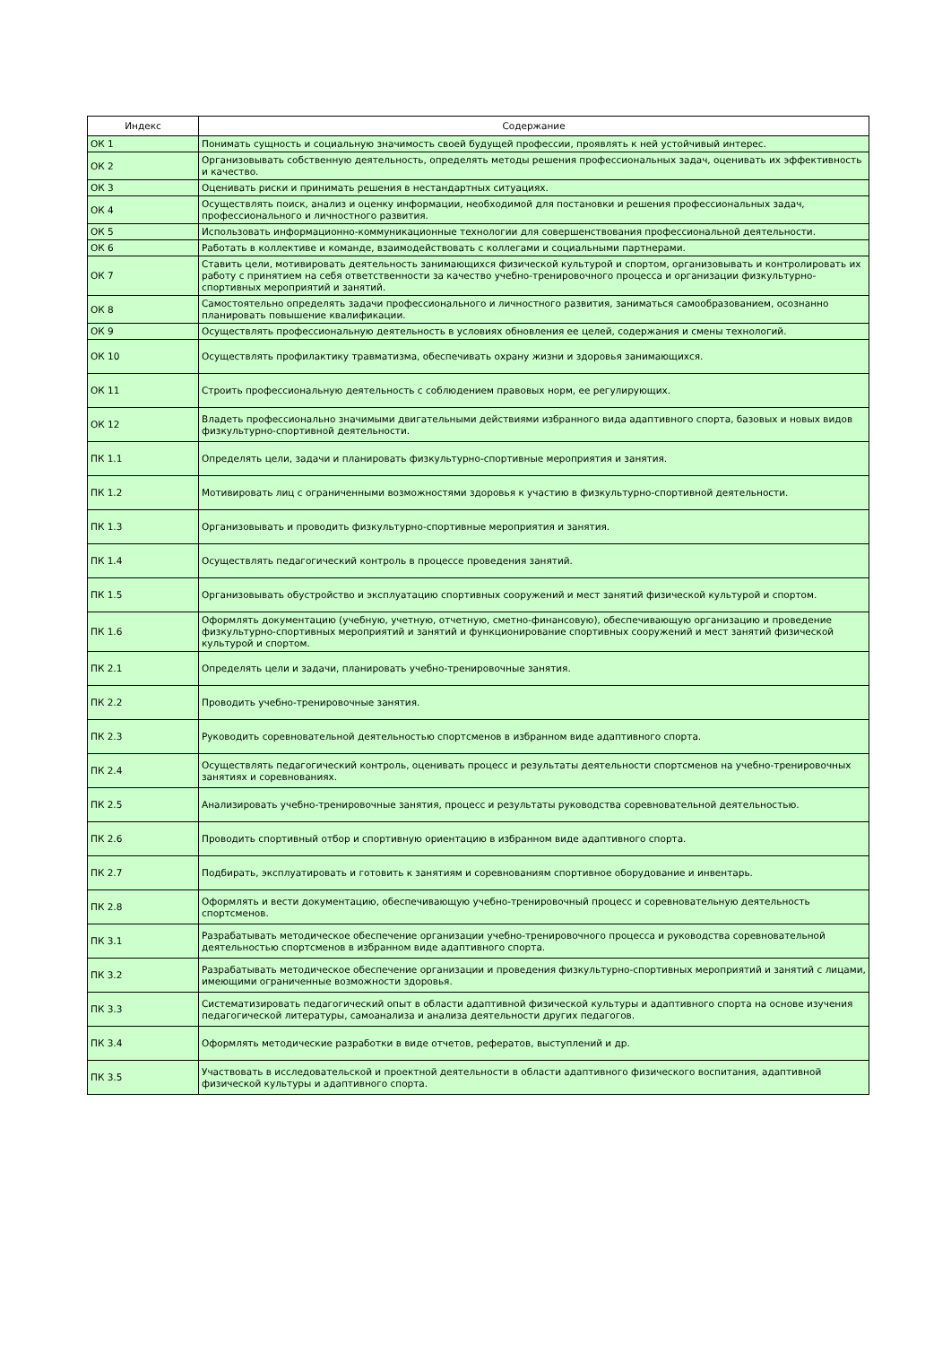| Индекс | Содержание |
| --- | --- |
| ОК 1 | Понимать сущность и социальную значимость своей будущей профессии, проявлять к ней устойчивый интерес. |
| ОК 2 | Организовывать собственную деятельность, определять методы решения профессиональных задач, оценивать их эффективность и качество. |
| ОК 3 | Оценивать риски и принимать решения в нестандартных ситуациях. |
| ОК 4 | Осуществлять поиск, анализ и оценку информации, необходимой для постановки и решения профессиональных задач, профессионального и личностного развития. |
| ОК 5 | Использовать информационно-коммуникационные технологии для совершенствования профессиональной деятельности. |
| ОК 6 | Работать в коллективе и команде, взаимодействовать с коллегами и социальными партнерами. |
| ОК 7 | Ставить цели, мотивировать деятельность занимающихся физической культурой и спортом, организовывать и контролировать их работу с принятием на себя ответственности за качество учебно-тренировочного процесса и организации физкультурно-спортивных мероприятий и занятий. |
| ОК 8 | Самостоятельно определять задачи профессионального и личностного развития, заниматься самообразованием, осознанно планировать повышение квалификации. |
| ОК 9 | Осуществлять профессиональную деятельность в условиях обновления ее целей, содержания и смены технологий. |
| ОК 10 | Осуществлять профилактику травматизма, обеспечивать охрану жизни и здоровья занимающихся. |
| ОК 11 | Строить профессиональную деятельность с соблюдением правовых норм, ее регулирующих. |
| ОК 12 | Владеть профессионально значимыми двигательными действиями избранного вида адаптивного спорта, базовых и новых видов физкультурно-спортивной деятельности. |
| ПК 1.1 | Определять цели, задачи и планировать физкультурно-спортивные мероприятия и занятия. |
| ПК 1.2 | Мотивировать лиц с ограниченными возможностями здоровья к участию в физкультурно-спортивной деятельности. |
| ПК 1.3 | Организовывать и проводить физкультурно-спортивные мероприятия и занятия. |
| ПК 1.4 | Осуществлять педагогический контроль в процессе проведения занятий. |
| ПК 1.5 | Организовывать обустройство и эксплуатацию спортивных сооружений и мест занятий физической культурой и спортом. |
| ПК 1.6 | Оформлять документацию (учебную, учетную, отчетную, сметно-финансовую), обеспечивающую организацию и проведение физкультурно-спортивных мероприятий и занятий и функционирование спортивных сооружений и мест занятий физической культурой и спортом. |
| ПК 2.1 | Определять цели и задачи, планировать учебно-тренировочные занятия. |
| ПК 2.2 | Проводить учебно-тренировочные занятия. |
| ПК 2.3 | Руководить соревновательной деятельностью спортсменов в избранном виде адаптивного спорта. |
| ПК 2.4 | Осуществлять педагогический контроль, оценивать процесс и результаты деятельности спортсменов на учебно-тренировочных занятиях и соревнованиях. |
| ПК 2.5 | Анализировать учебно-тренировочные занятия, процесс и результаты руководства соревновательной деятельностью. |
| ПК 2.6 | Проводить спортивный отбор и спортивную ориентацию в избранном виде адаптивного спорта. |
| ПК 2.7 | Подбирать, эксплуатировать и готовить к занятиям и соревнованиям спортивное оборудование и инвентарь. |
| ПК 2.8 | Оформлять и вести документацию, обеспечивающую учебно-тренировочный процесс и соревновательную деятельность спортсменов. |
| ПК 3.1 | Разрабатывать методическое обеспечение организации учебно-тренировочного процесса и руководства соревновательной деятельностью спортсменов в избранном виде адаптивного спорта. |
| ПК 3.2 | Разрабатывать методическое обеспечение организации и проведения физкультурно-спортивных мероприятий и занятий с лицами, имеющими ограниченные возможности здоровья. |
| ПК 3.3 | Систематизировать педагогический опыт в области адаптивной физической культуры и адаптивного спорта на основе изучения педагогической литературы, самоанализа и анализа деятельности других педагогов. |
| ПК 3.4 | Оформлять методические разработки в виде отчетов, рефератов, выступлений и др. |
| ПК 3.5 | Участвовать в исследовательской и проектной деятельности в области адаптивного физического воспитания, адаптивной физической культуры и адаптивного спорта. |